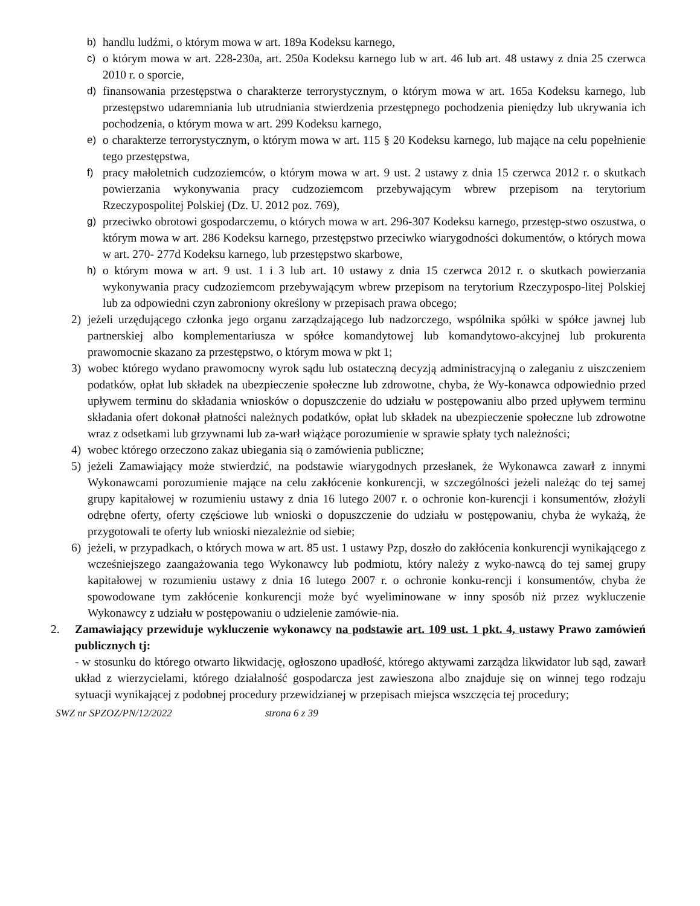b) handlu ludźmi, o którym mowa w art. 189a Kodeksu karnego,
c) o którym mowa w art. 228-230a, art. 250a Kodeksu karnego lub w art. 46 lub art. 48 ustawy z dnia 25 czerwca 2010 r. o sporcie,
d) finansowania przestępstwa o charakterze terrorystycznym, o którym mowa w art. 165a Kodeksu karnego, lub przestępstwo udaremniania lub utrudniania stwierdzenia przestępnego pochodzenia pieniędzy lub ukrywania ich pochodzenia, o którym mowa w art. 299 Kodeksu karnego,
e) o charakterze terrorystycznym, o którym mowa w art. 115 § 20 Kodeksu karnego, lub mające na celu popełnienie tego przestępstwa,
f) pracy małoletnich cudzoziemców, o którym mowa w art. 9 ust. 2 ustawy z dnia 15 czerwca 2012 r. o skutkach powierzania wykonywania pracy cudzoziemcom przebywającym wbrew przepisom na terytorium Rzeczypospolitej Polskiej (Dz. U. 2012 poz. 769),
g) przeciwko obrotowi gospodarczemu, o których mowa w art. 296-307 Kodeksu karnego, przestęp-stwo oszustwa, o którym mowa w art. 286 Kodeksu karnego, przestępstwo przeciwko wiarygodności dokumentów, o których mowa w art. 270- 277d Kodeksu karnego, lub przestępstwo skarbowe,
h) o którym mowa w art. 9 ust. 1 i 3 lub art. 10 ustawy z dnia 15 czerwca 2012 r. o skutkach powierzania wykonywania pracy cudzoziemcom przebywającym wbrew przepisom na terytorium Rzeczypospo-litej Polskiej lub za odpowiedni czyn zabroniony określony w przepisach prawa obcego;
2) jeżeli urzędującego członka jego organu zarządzającego lub nadzorczego, wspólnika spółki w spółce jawnej lub partnerskiej albo komplementariusza w spółce komandytowej lub komandytowo-akcyjnej lub prokurenta prawomocnie skazano za przestępstwo, o którym mowa w pkt 1;
3) wobec którego wydano prawomocny wyrok sądu lub ostateczną decyzją administracyjną o zaleganiu z uiszczeniem podatków, opłat lub składek na ubezpieczenie społeczne lub zdrowotne, chyba, że Wy-konawca odpowiednio przed upływem terminu do składania wniosków o dopuszczenie do udziału w postępowaniu albo przed upływem terminu składania ofert dokonał płatności należnych podatków, opłat lub składek na ubezpieczenie społeczne lub zdrowotne wraz z odsetkami lub grzywnami lub za-warł wiążące porozumienie w sprawie spłaty tych należności;
4) wobec którego orzeczono zakaz ubiegania sią o zamówienia publiczne;
5) jeżeli Zamawiający może stwierdzić, na podstawie wiarygodnych przesłanek, że Wykonawca zawarł z innymi Wykonawcami porozumienie mające na celu zakłócenie konkurencji, w szczególności jeżeli należąc do tej samej grupy kapitałowej w rozumieniu ustawy z dnia 16 lutego 2007 r. o ochronie kon-kurencji i konsumentów, złożyli odrębne oferty, oferty częściowe lub wnioski o dopuszczenie do udziału w postępowaniu, chyba że wykażą, że przygotowali te oferty lub wnioski niezależnie od siebie;
6) jeżeli, w przypadkach, o których mowa w art. 85 ust. 1 ustawy Pzp, doszło do zakłócenia konkurencji wynikającego z wcześniejszego zaangażowania tego Wykonawcy lub podmiotu, który należy z wyko-nawcą do tej samej grupy kapitałowej w rozumieniu ustawy z dnia 16 lutego 2007 r. o ochronie konku-rencji i konsumentów, chyba że spowodowane tym zakłócenie konkurencji może być wyeliminowane w inny sposób niż przez wykluczenie Wykonawcy z udziału w postępowaniu o udzielenie zamówie-nia.
2. Zamawiający przewiduje wykluczenie wykonawcy na podstawie art. 109 ust. 1 pkt. 4, ustawy Prawo zamówień publicznych tj:
- w stosunku do którego otwarto likwidację, ogłoszono upadłość, którego aktywami zarządza likwidator lub sąd, zawarł układ z wierzycielami, którego działalność gospodarcza jest zawieszona albo znajduje się on winnej tego rodzaju sytuacji wynikającej z podobnej procedury przewidzianej w przepisach miejsca wszczęcia tej procedury;
SWZ nr SPZOZ/PN/12/2022 strona 6 z 39